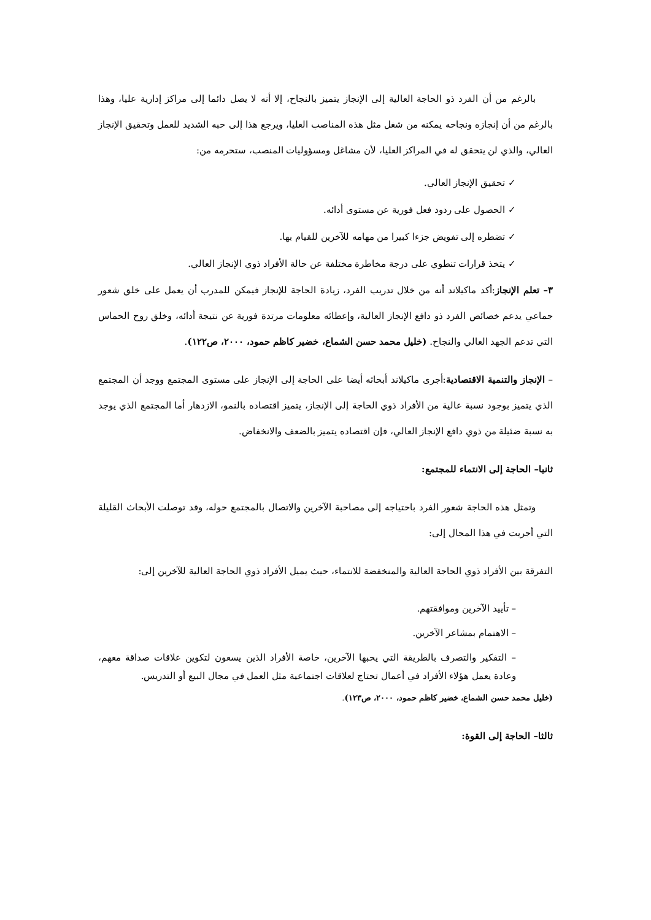بالرغم من أن الفرد ذو الحاجة العالية إلى الإنجاز يتميز بالنجاح، إلا أنه لا يصل دائما إلى مراكز إدارية عليا، وهذا بالرغم من أن إنجازه ونجاحه يمكنه من شغل مثل هذه المناصب العليا، ويرجع هذا إلى حبه الشديد للعمل وتحقيق الإنجاز العالي، والذي لن يتحقق له في المراكز العليا، لأن مشاغل ومسؤوليات المنصب، ستحرمه من:
✓ تحقيق الإنجاز العالي.
✓ الحصول على ردود فعل فورية عن مستوى أدائه.
✓ تضطره إلى تفويض جزءا كبيرا من مهامه للآخرين للقيام بها.
✓ يتخذ قرارات تنطوي على درجة مخاطرة مختلفة عن حالة الأفراد ذوي الإنجاز العالي.
٣– تعلم الإنجاز:أكد ماكيلاند أنه من خلال تدريب الفرد، زيادة الحاجة للإنجاز فيمكن للمدرب أن يعمل على خلق شعور جماعي يدعم خصائص الفرد ذو دافع الإنجاز العالية، وإعطائه معلومات مرتدة فورية عن نتيجة أدائه، وخلق روح الحماس التي تدعم الجهد العالي والنجاح. (خليل محمد حسن الشماع، خضير كاظم حمود، ٢٠٠٠، ص١٢٢).
– الإنجاز والتنمية الاقتصادية:أجرى ماكيلاند أبحاثه أيضا على الحاجة إلى الإنجاز على مستوى المجتمع ووجد أن المجتمع الذي يتميز بوجود نسبة عالية من الأفراد ذوي الحاجة إلى الإنجاز، يتميز اقتصاده بالنمو، الازدهار أما المجتمع الذي يوجد به نسبة ضئيلة من ذوي دافع الإنجاز العالي، فإن اقتصاده يتميز بالضعف والانخفاض.
ثانيا– الحاجة إلى الانتماء للمجتمع:
وتمثل هذه الحاجة شعور الفرد باحتياجه إلى مصاحبة الآخرين والاتصال بالمجتمع حوله، وقد توصلت الأبحاث القليلة التي أجريت في هذا المجال إلى:
التفرقة بين الأفراد ذوي الحاجة العالية والمنخفضة للانتماء، حيث يميل الأفراد ذوي الحاجة العالية للآخرين إلى:
– تأييد الآخرين وموافقتهم.
– الاهتمام بمشاعر الآخرين.
– التفكير والتصرف بالطريقة التي يحبها الآخرين، خاصة الأفراد الذين يسعون لتكوين علاقات صداقة معهم، وعادة يعمل هؤلاء الأفراد في أعمال تحتاج لعلاقات اجتماعية مثل العمل في مجال البيع أو التدريس.
(خليل محمد حسن الشماع، خضير كاظم حمود، ٢٠٠٠، ص١٢٣).
ثالثا– الحاجة إلى القوة: